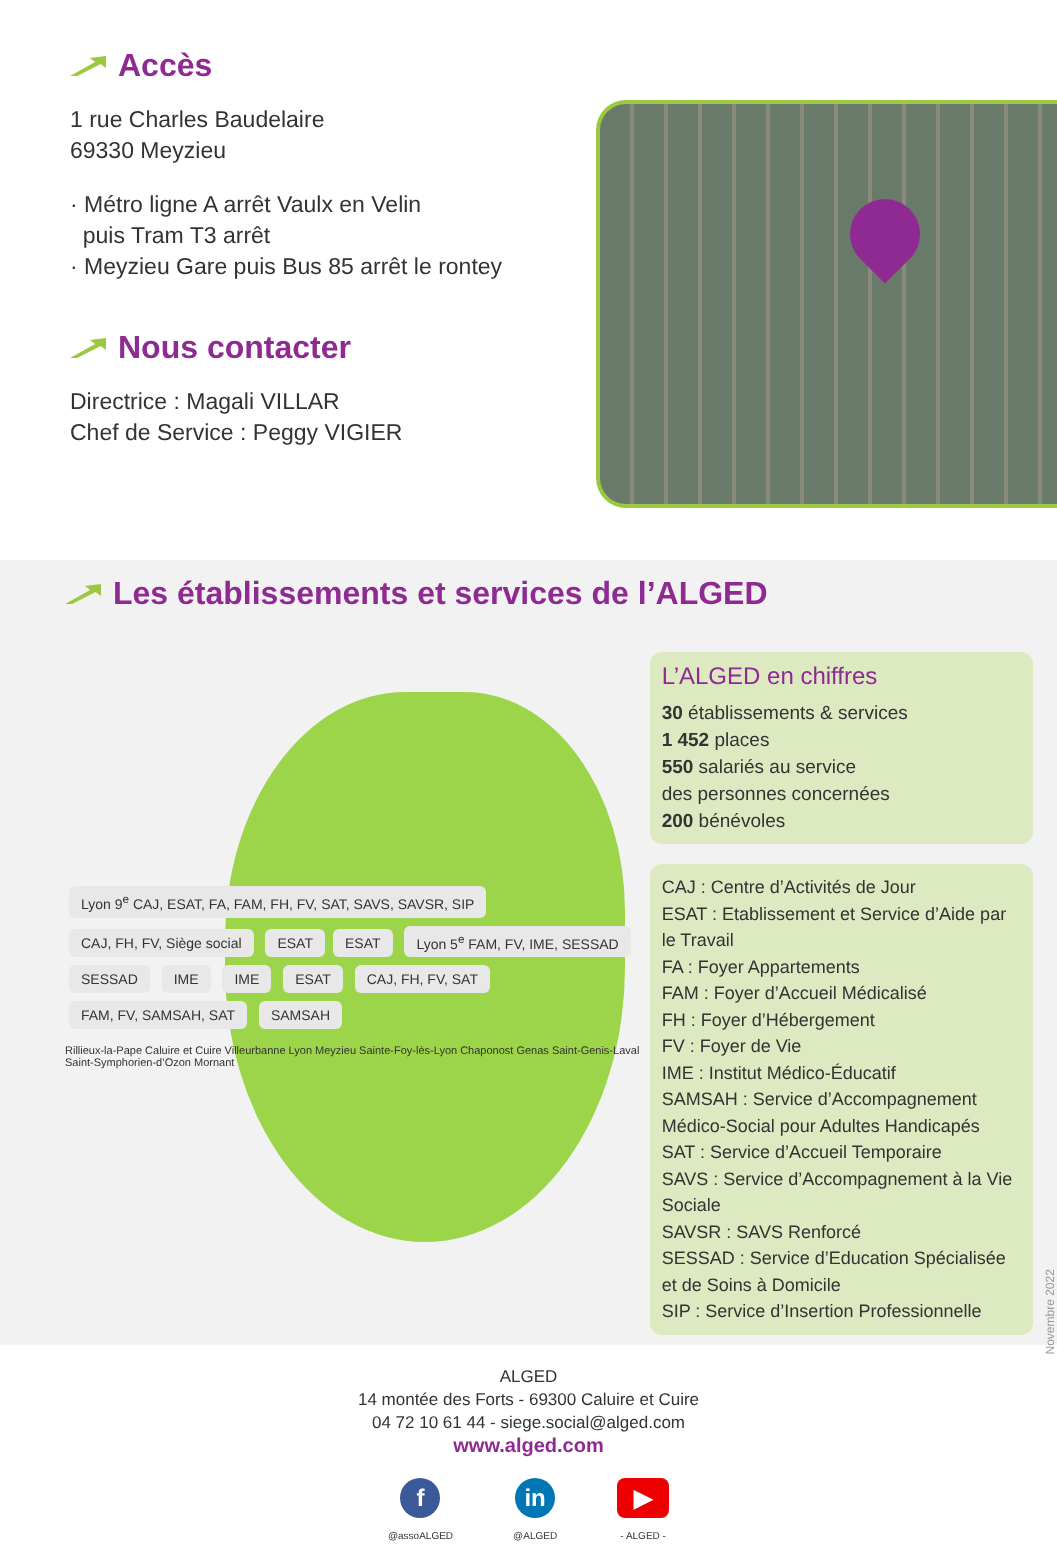Accès
1 rue Charles Baudelaire
69330 Meyzieu
· Métro ligne A arrêt Vaulx en Velin
puis Tram T3 arrêt
· Meyzieu Gare puis Bus 85 arrêt le rontey
Nous contacter
Directrice : Magali VILLAR
Chef de Service : Peggy VIGIER
Les établissements et services de l’ALGED
Lyon 9<sup>e</sup> CAJ, ESAT, FA, FAM, FH, FV, SAT, SAVS, SAVSR, SIP CAJ, FH, FV, Siège social ESAT ESAT Lyon 5<sup>e</sup> FAM, FV, IME, SESSAD SESSAD IME IME ESAT CAJ, FH, FV, SAT FAM, FV, SAMSAH, SAT SAMSAH
Rillieux-la-Pape Caluire et Cuire Villeurbanne Lyon Meyzieu Sainte-Foy-lès-Lyon Chaponost Genas Saint-Genis-Laval Saint-Symphorien-d’Ozon Mornant
L’ALGED en chiffres
30 établissements & services
1 452 places
550 salariés au service
des personnes concernées
200 bénévoles
CAJ : Centre d’Activités de Jour
ESAT : Etablissement et Service d’Aide par le Travail
FA : Foyer Appartements
FAM : Foyer d’Accueil Médicalisé
FH : Foyer d’Hébergement
FV : Foyer de Vie
IME : Institut Médico-Éducatif
SAMSAH : Service d’Accompagnement Médico-Social pour Adultes Handicapés
SAT : Service d’Accueil Temporaire
SAVS : Service d’Accompagnement à la Vie Sociale
SAVSR : SAVS Renforcé
SESSAD : Service d’Education Spécialisée et de Soins à Domicile
SIP : Service d’Insertion Professionnelle
Novembre 2022
ALGED
14 montée des Forts - 69300 Caluire et Cuire
04 72 10 61 44 - siege.social@alged.com
www.alged.com
f
@assoALGED
in
@ALGED
▶
- ALGED -